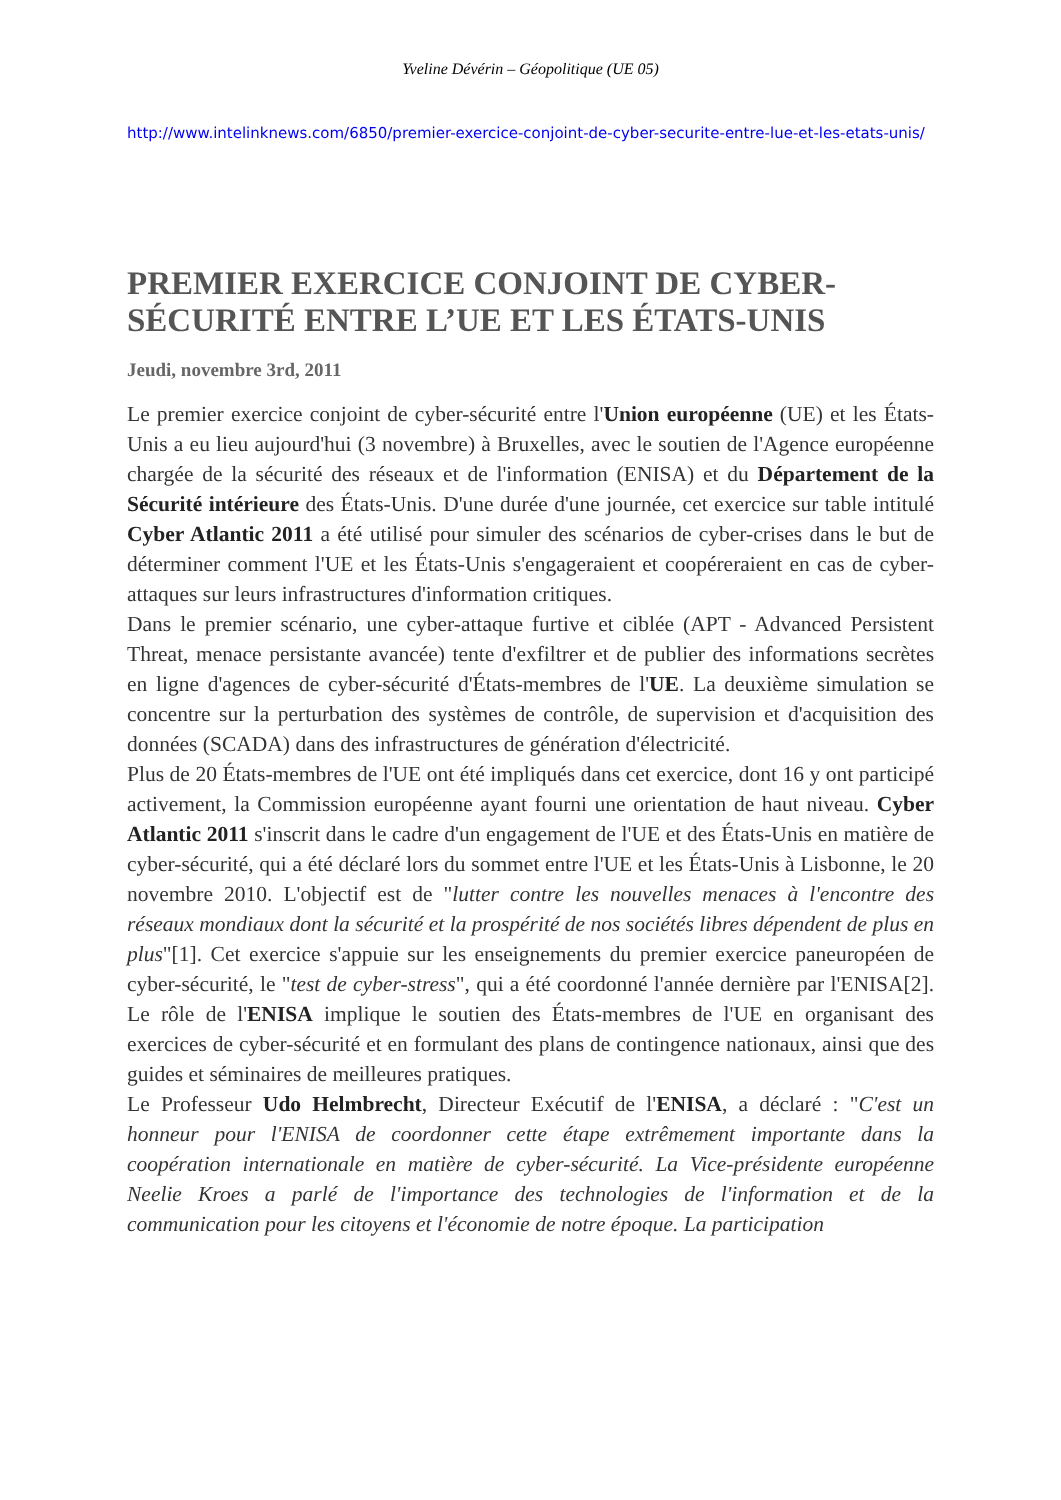Yveline Dévérin – Géopolitique (UE 05)
http://www.intelinknews.com/6850/premier-exercice-conjoint-de-cyber-securite-entre-lue-et-les-etats-unis/
PREMIER EXERCICE CONJOINT DE CYBER-SÉCURITÉ ENTRE L’UE ET LES ÉTATS-UNIS
Jeudi, novembre 3rd, 2011
Le premier exercice conjoint de cyber-sécurité entre l'Union européenne (UE) et les États-Unis a eu lieu aujourd'hui (3 novembre) à Bruxelles, avec le soutien de l'Agence européenne chargée de la sécurité des réseaux et de l'information (ENISA) et du Département de la Sécurité intérieure des États-Unis. D'une durée d'une journée, cet exercice sur table intitulé Cyber Atlantic 2011 a été utilisé pour simuler des scénarios de cyber-crises dans le but de déterminer comment l'UE et les États-Unis s'engageraient et coopéreraient en cas de cyber-attaques sur leurs infrastructures d'information critiques.
Dans le premier scénario, une cyber-attaque furtive et ciblée (APT - Advanced Persistent Threat, menace persistante avancée) tente d'exfiltrer et de publier des informations secrètes en ligne d'agences de cyber-sécurité d'États-membres de l'UE. La deuxième simulation se concentre sur la perturbation des systèmes de contrôle, de supervision et d'acquisition des données (SCADA) dans des infrastructures de génération d'électricité.
Plus de 20 États-membres de l'UE ont été impliqués dans cet exercice, dont 16 y ont participé activement, la Commission européenne ayant fourni une orientation de haut niveau. Cyber Atlantic 2011 s'inscrit dans le cadre d'un engagement de l'UE et des États-Unis en matière de cyber-sécurité, qui a été déclaré lors du sommet entre l'UE et les États-Unis à Lisbonne, le 20 novembre 2010. L'objectif est de "lutter contre les nouvelles menaces à l'encontre des réseaux mondiaux dont la sécurité et la prospérité de nos sociétés libres dépendent de plus en plus"[1]. Cet exercice s'appuie sur les enseignements du premier exercice paneuropéen de cyber-sécurité, le "test de cyber-stress", qui a été coordonné l'année dernière par l'ENISA[2]. Le rôle de l'ENISA implique le soutien des États-membres de l'UE en organisant des exercices de cyber-sécurité et en formulant des plans de contingence nationaux, ainsi que des guides et séminaires de meilleures pratiques.
Le Professeur Udo Helmbrecht, Directeur Exécutif de l'ENISA, a déclaré : "C'est un honneur pour l'ENISA de coordonner cette étape extrêmement importante dans la coopération internationale en matière de cyber-sécurité. La Vice-présidente européenne Neelie Kroes a parlé de l'importance des technologies de l'information et de la communication pour les citoyens et l'économie de notre époque. La participation